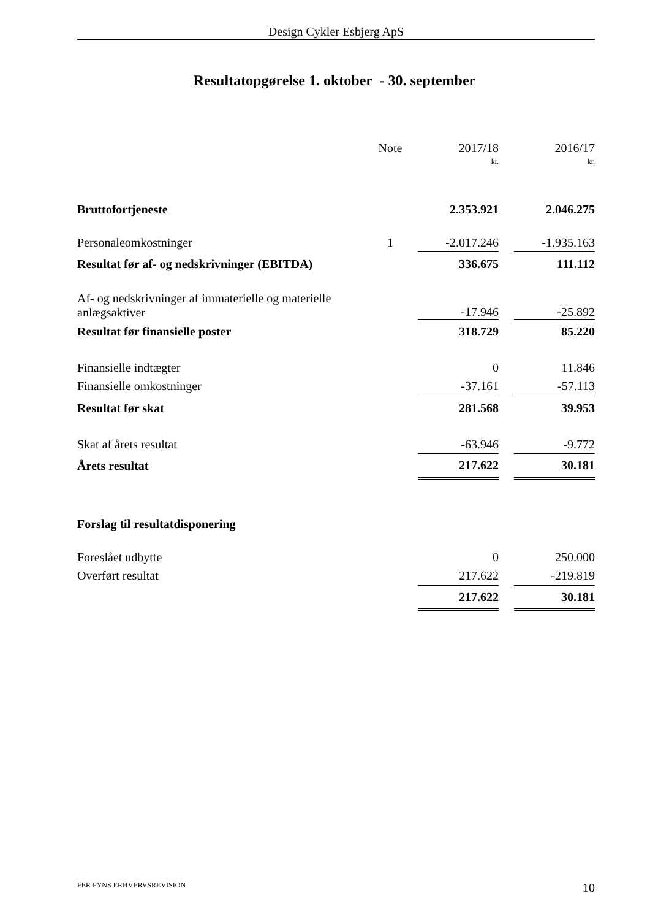Design Cykler Esbjerg ApS
Resultatopgørelse 1. oktober - 30. september
| | Note | 2017/18 | | 2016/17 |
| --- | --- | --- | --- | --- |
| | | kr. | | kr. |
| Bruttofortjeneste | | 2.353.921 | | 2.046.275 |
| Personaleomkostninger | 1 | -2.017.246 | | -1.935.163 |
| Resultat før af- og nedskrivninger (EBITDA) | | 336.675 | | 111.112 |
| Af- og nedskrivninger af immaterielle og materielle anlægsaktiver | | -17.946 | | -25.892 |
| Resultat før finansielle poster | | 318.729 | | 85.220 |
| Finansielle indtægter | | 0 | | 11.846 |
| Finansielle omkostninger | | -37.161 | | -57.113 |
| Resultat før skat | | 281.568 | | 39.953 |
| Skat af årets resultat | | -63.946 | | -9.772 |
| Årets resultat | | 217.622 | | 30.181 |
| Forslag til resultatdisponering | | | | |
| Foreslået udbytte | | 0 | | 250.000 |
| Overført resultat | | 217.622 | | -219.819 |
| | | 217.622 | | 30.181 |
FER FYNS ERHVERVSREVISION 10